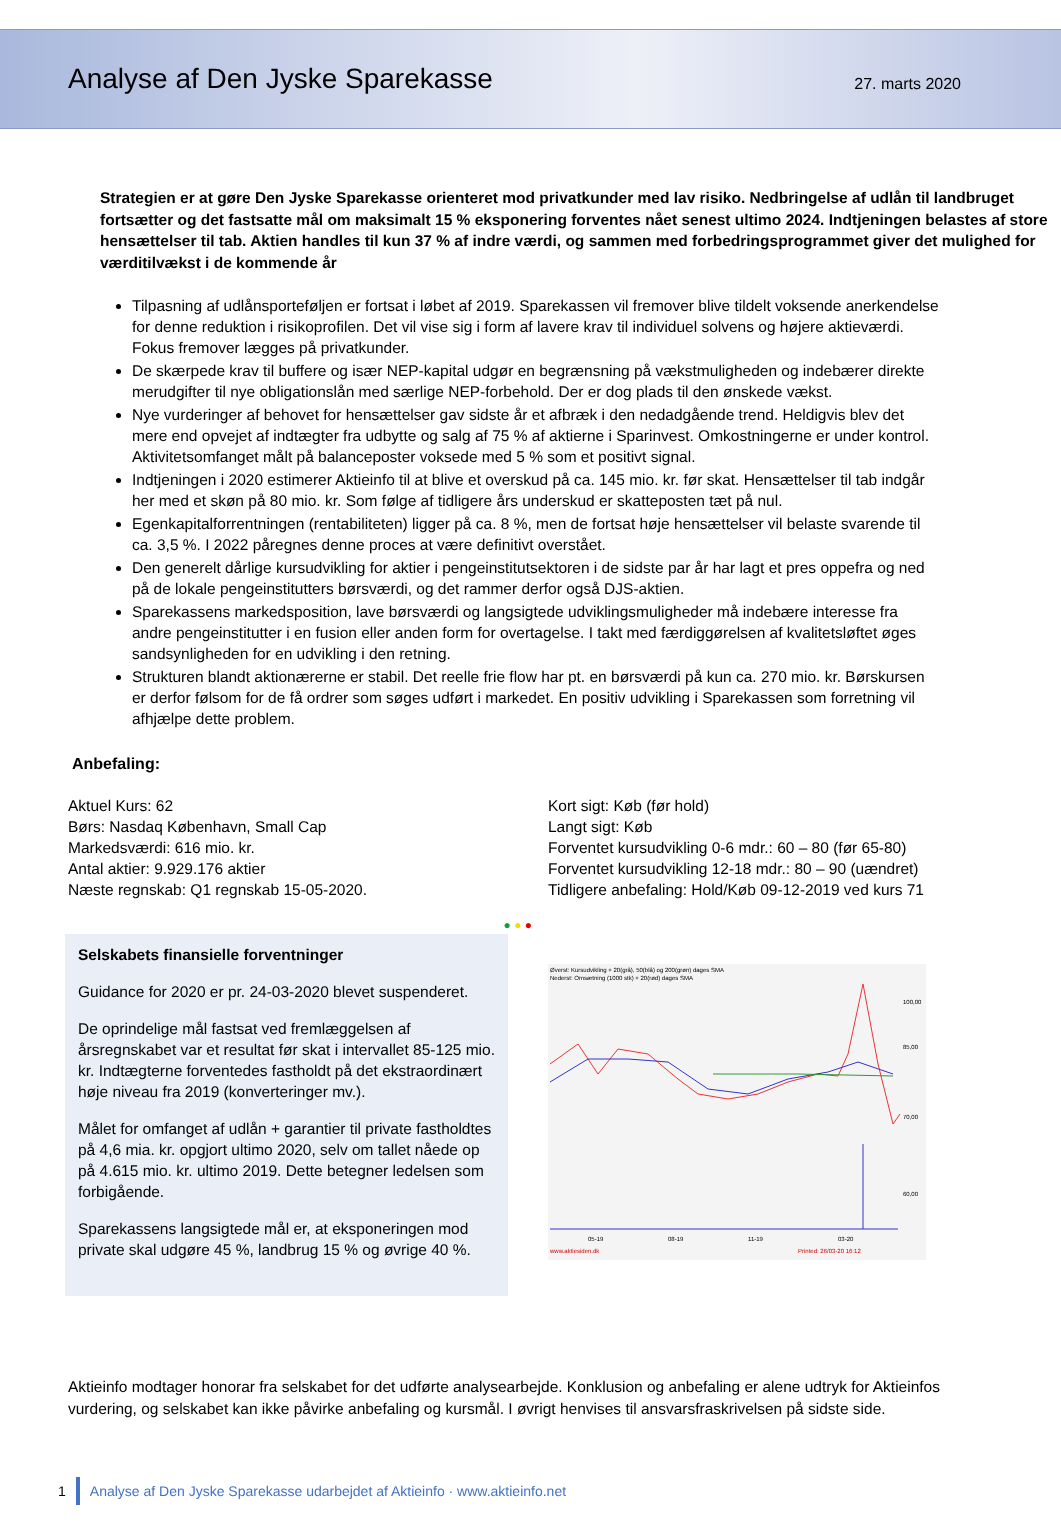Analyse af Den Jyske Sparekasse
27. marts 2020
Strategien er at gøre Den Jyske Sparekasse orienteret mod privatkunder med lav risiko. Nedbringelse af udlån til landbruget fortsætter og det fastsatte mål om maksimalt 15 % eksponering forventes nået senest ultimo 2024. Indtjeningen belastes af store hensættelser til tab. Aktien handles til kun 37 % af indre værdi, og sammen med forbedringsprogrammet giver det mulighed for værditilvækst i de kommende år
Tilpasning af udlånsporteføljen er fortsat i løbet af 2019. Sparekassen vil fremover blive tildelt voksende anerkendelse for denne reduktion i risikoprofilen. Det vil vise sig i form af lavere krav til individuel solvens og højere aktieværdi. Fokus fremover lægges på privatkunder.
De skærpede krav til buffere og især NEP-kapital udgør en begrænsning på vækstmuligheden og indebærer direkte merudgifter til nye obligationslån med særlige NEP-forbehold. Der er dog plads til den ønskede vækst.
Nye vurderinger af behovet for hensættelser gav sidste år et afbræk i den nedadgående trend. Heldigvis blev det mere end opvejet af indtægter fra udbytte og salg af 75 % af aktierne i Sparinvest. Omkostningerne er under kontrol. Aktivitetsomfanget målt på balanceposter voksede med 5 % som et positivt signal.
Indtjeningen i 2020 estimerer Aktieinfo til at blive et overskud på ca. 145 mio. kr. før skat. Hensættelser til tab indgår her med et skøn på 80 mio. kr. Som følge af tidligere års underskud er skatteposten tæt på nul.
Egenkapitalforrentningen (rentabiliteten) ligger på ca. 8 %, men de fortsat høje hensættelser vil belaste svarende til ca. 3,5 %. I 2022 påregnes denne proces at være definitivt overstået.
Den generelt dårlige kursudvikling for aktier i pengeinstitutsektoren i de sidste par år har lagt et pres oppefra og ned på de lokale pengeinstitutters børsværdi, og det rammer derfor også DJS-aktien.
Sparekassens markedsposition, lave børsværdi og langsigtede udviklingsmuligheder må indebære interesse fra andre pengeinstitutter i en fusion eller anden form for overtagelse. I takt med færdiggørelsen af kvalitetsløftet øges sandsynligheden for en udvikling i den retning.
Strukturen blandt aktionærerne er stabil. Det reelle frie flow har pt. en børsværdi på kun ca. 270 mio. kr. Børskursen er derfor følsom for de få ordrer som søges udført i markedet. En positiv udvikling i Sparekassen som forretning vil afhjælpe dette problem.
Anbefaling:
Aktuel Kurs: 62
Børs: Nasdaq København, Small Cap
Markedsværdi: 616 mio. kr.
Antal aktier: 9.929.176 aktier
Næste regnskab: Q1 regnskab 15-05-2020.
Kort sigt: Køb (før hold)
Langt sigt: Køb
Forventet kursudvikling 0-6 mdr.: 60 – 80 (før 65-80)
Forventet kursudvikling 12-18 mdr.: 80 – 90 (uændret)
Tidligere anbefaling: Hold/Køb 09-12-2019 ved kurs 71
● ● ●
Selskabets finansielle forventninger
Guidance for 2020 er pr. 24-03-2020 blevet suspenderet.
De oprindelige mål fastsat ved fremlæggelsen af årsregnskabet var et resultat før skat i intervallet 85-125 mio. kr. Indtægterne forventedes fastholdt på det ekstraordinært høje niveau fra 2019 (konverteringer mv.).
Målet for omfanget af udlån + garantier til private fastholdtes på 4,6 mia. kr. opgjort ultimo 2020, selv om tallet nåede op på 4.615 mio. kr. ultimo 2019. Dette betegner ledelsen som forbigående.
Sparekassens langsigtede mål er, at eksponeringen mod private skal udgøre 45 %, landbrug 15 % og øvrige 40 %.
Øverst: Kursudvikling + 20(grå), 50(blå) og 200(grøn) dages SMA
Nederst: Omsætning (1000 stk) + 20(rød) dages SMA
100,00
85,00
70,00
60,00
05-19
08-19
11-19
03-20
www.aktiesiden.dk
Printed: 26/03-20 16:12
Aktieinfo modtager honorar fra selskabet for det udførte analysearbejde. Konklusion og anbefaling er alene udtryk for Aktieinfos vurdering, og selskabet kan ikke påvirke anbefaling og kursmål. I øvrigt henvises til ansvarsfraskrivelsen på sidste side.
1 Analyse af Den Jyske Sparekasse udarbejdet af Aktieinfo · www.aktieinfo.net